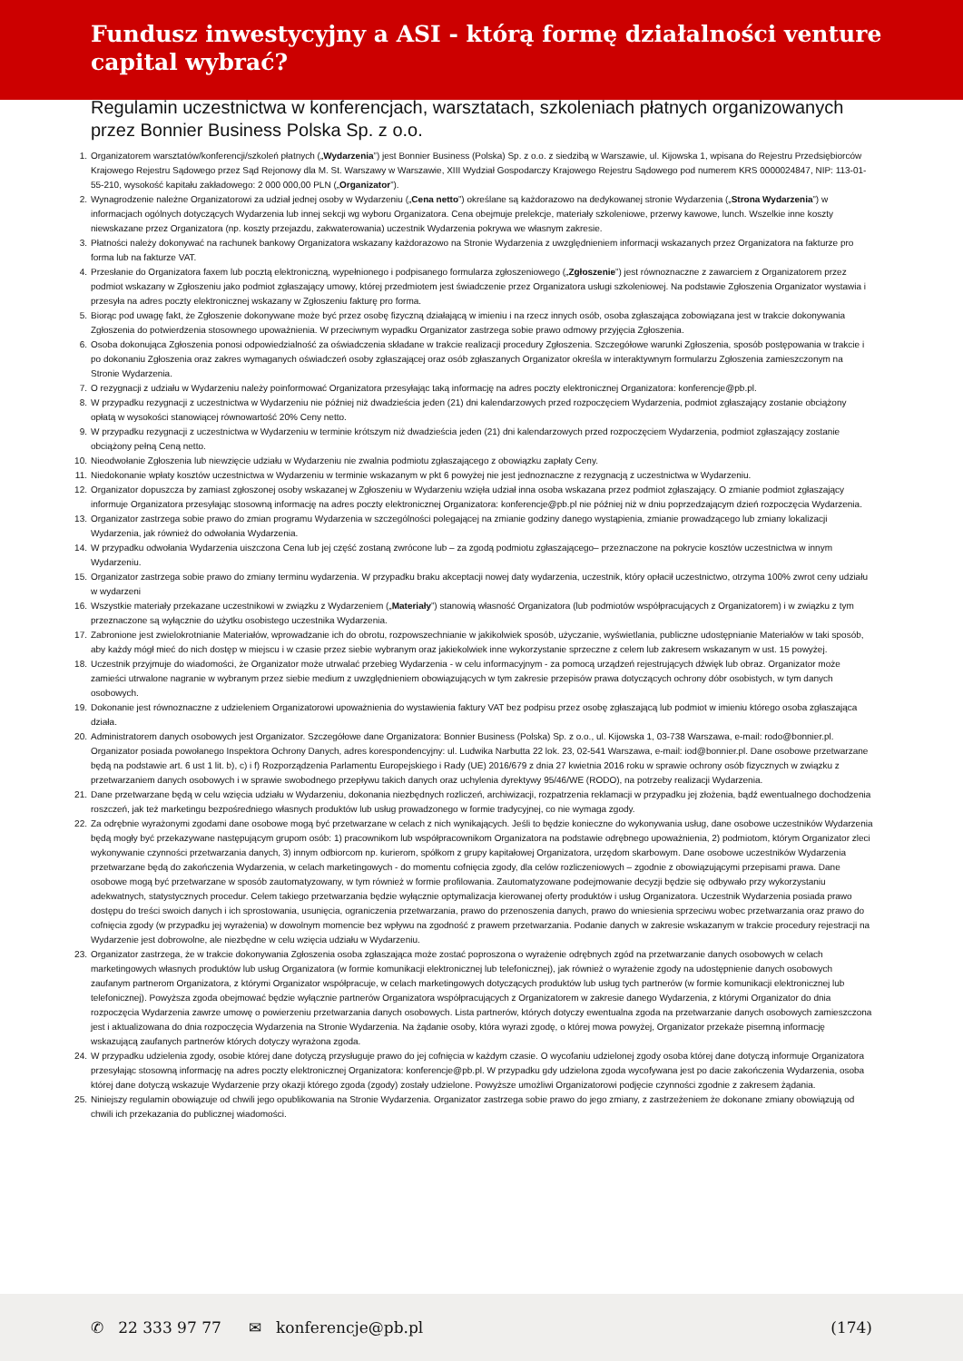Fundusz inwestycyjny a ASI - którą formę działalności venture capital wybrać?
Regulamin uczestnictwa w konferencjach, warsztatach, szkoleniach płatnych organizowanych przez Bonnier Business Polska Sp. z o.o.
1. Organizatorem warsztatów/konferencji/szkoleń płatnych („Wydarzenia”) jest Bonnier Business (Polska) Sp. z o.o. z siedzibą w Warszawie, ul. Kijowska 1, wpisana do Rejestru Przedsiębiorców Krajowego Rejestru Sądowego przez Sąd Rejonowy dla M. St. Warszawy w Warszawie, XIII Wydział Gospodarczy Krajowego Rejestru Sądowego pod numerem KRS 0000024847, NIP: 113-01-55-210, wysokość kapitału zakładowego: 2 000 000,00 PLN („Organizator”).
2. Wynagrodzenie należne Organizatorowi za udział jednej osoby w Wydarzeniu („Cena netto”) określane są każdorazowo na dedykowanej stronie Wydarzenia („Strona Wydarzenia”) w informacjach ogólnych dotyczących Wydarzenia lub innej sekcji wg wyboru Organizatora. Cena obejmuje prelekcje, materiały szkoleniowe, przerwy kawowe, lunch. Wszelkie inne koszty niewskazane przez Organizatora (np. koszty przejazdu, zakwaterowania) uczestnik Wydarzenia pokrywa we własnym zakresie.
3. Płatności należy dokonywać na rachunek bankowy Organizatora wskazany każdorazowo na Stronie Wydarzenia z uwzględnieniem informacji wskazanych przez Organizatora na fakturze pro forma lub na fakturze VAT.
4. Przesłanie do Organizatora faxem lub pocztą elektroniczną, wypełnionego i podpisanego formularza zgłoszeniowego („Zgłoszenie”) jest równoznaczne z zawarciem z Organizatorem przez podmiot wskazany w Zgłoszeniu jako podmiot zgłaszający umowy, której przedmiotem jest świadczenie przez Organizatora usługi szkoleniowej. Na podstawie Zgłoszenia Organizator wystawia i przesyła na adres poczty elektronicznej wskazany w Zgłoszeniu fakturę pro forma.
5. Biorąc pod uwagę fakt, że Zgłoszenie dokonywane może być przez osobę fizyczną działającą w imieniu i na rzecz innych osób, osoba zgłaszająca zobowiązana jest w trakcie dokonywania Zgłoszenia do potwierdzenia stosownego upoważnienia. W przeciwnym wypadku Organizator zastrzega sobie prawo odmowy przyjęcia Zgłoszenia.
6. Osoba dokonująca Zgłoszenia ponosi odpowiedzialność za oświadczenia składane w trakcie realizacji procedury Zgłoszenia. Szczegółowe warunki Zgłoszenia, sposób postępowania w trakcie i po dokonaniu Zgłoszenia oraz zakres wymaganych oświadczeń osoby zgłaszającej oraz osób zgłaszanych Organizator określa w interaktywnym formularzu Zgłoszenia zamieszczonym na Stronie Wydarzenia.
7. O rezygnacji z udziału w Wydarzeniu należy poinformować Organizatora przesyłając taką informację na adres poczty elektronicznej Organizatora: konferencje@pb.pl.
8. W przypadku rezygnacji z uczestnictwa w Wydarzeniu nie później niż dwadzieścia jeden (21) dni kalendarzowych przed rozpoczęciem Wydarzenia, podmiot zgłaszający zostanie obciążony opłatą w wysokości stanowiącej równowartość 20% Ceny netto.
9. W przypadku rezygnacji z uczestnictwa w Wydarzeniu w terminie krótszym niż dwadzieścia jeden (21) dni kalendarzowych przed rozpoczęciem Wydarzenia, podmiot zgłaszający zostanie obciążony pełną Ceną netto.
10. Nieodwołanie Zgłoszenia lub niewzięcie udziału w Wydarzeniu nie zwalnia podmiotu zgłaszającego z obowiązku zapłaty Ceny.
11. Niedokonanie wpłaty kosztów uczestnictwa w Wydarzeniu w terminie wskazanym w pkt 6 powyżej nie jest jednoznaczne z rezygnacją z uczestnictwa w Wydarzeniu.
12. Organizator dopuszcza by zamiast zgłoszonej osoby wskazanej w Zgłoszeniu w Wydarzeniu wzięła udział inna osoba wskazana przez podmiot zgłaszający. O zmianie podmiot zgłaszający informuje Organizatora przesyłając stosowną informację na adres poczty elektronicznej Organizatora: konferencje@pb.pl nie później niż w dniu poprzedzającym dzień rozpoczęcia Wydarzenia.
13. Organizator zastrzega sobie prawo do zmian programu Wydarzenia w szczególności polegającej na zmianie godziny danego wystąpienia, zmianie prowadzącego lub zmiany lokalizacji Wydarzenia, jak również do odwołania Wydarzenia.
14. W przypadku odwołania Wydarzenia uiszczona Cena lub jej część zostaną zwrócone lub – za zgodą podmiotu zgłaszającego– przeznaczone na pokrycie kosztów uczestnictwa w innym Wydarzeniu.
15. Organizator zastrzega sobie prawo do zmiany terminu wydarzenia. W przypadku braku akceptacji nowej daty wydarzenia, uczestnik, który opłacił uczestnictwo, otrzyma 100% zwrot ceny udziału w wydarzeni
16. Wszystkie materiały przekazane uczestnikowi w związku z Wydarzeniem („Materiały”) stanowią własność Organizatora (lub podmiotów współpracujących z Organizatorem) i w związku z tym przeznaczone są wyłącznie do użytku osobistego uczestnika Wydarzenia.
17. Zabronione jest zwielokrotnianie Materiałów, wprowadzanie ich do obrotu, rozpowszechnianie w jakikolwiek sposób, użyczanie, wyświetlania, publiczne udostępnianie Materiałów w taki sposób, aby każdy mógł mieć do nich dostęp w miejscu i w czasie przez siebie wybranym oraz jakiekolwiek inne wykorzystanie sprzeczne z celem lub zakresem wskazanym w ust. 15 powyżej.
18. Uczestnik przyjmuje do wiadomości, że Organizator może utrwalać przebieg Wydarzenia - w celu informacyjnym - za pomocą urządzeń rejestrujących dźwięk lub obraz. Organizator może zamieści utrwalone nagranie w wybranym przez siebie medium z uwzględnieniem obowiązujących w tym zakresie przepisów prawa dotyczących ochrony dóbr osobistych, w tym danych osobowych.
19. Dokonanie jest równoznaczne z udzieleniem Organizatorowi upoważnienia do wystawienia faktury VAT bez podpisu przez osobę zgłaszającą lub podmiot w imieniu którego osoba zgłaszająca działa.
20. Administratorem danych osobowych jest Organizator. Szczegółowe dane Organizatora: Bonnier Business (Polska) Sp. z o.o., ul. Kijowska 1, 03-738 Warszawa, e-mail: rodo@bonnier.pl. Organizator posiada powołanego Inspektora Ochrony Danych, adres korespondencyjny: ul. Ludwika Narbutta 22 lok. 23, 02-541 Warszawa, e-mail: iod@bonnier.pl. Dane osobowe przetwarzane będą na podstawie art. 6 ust 1 lit. b), c) i f) Rozporządzenia Parlamentu Europejskiego i Rady (UE) 2016/679 z dnia 27 kwietnia 2016 roku w sprawie ochrony osób fizycznych w związku z przetwarzaniem danych osobowych i w sprawie swobodnego przepływu takich danych oraz uchylenia dyrektywy 95/46/WE (RODO), na potrzeby realizacji Wydarzenia.
21. Dane przetwarzane będą w celu wzięcia udziału w Wydarzeniu, dokonania niezbędnych rozliczeń, archiwizacji, rozpatrzenia reklamacji w przypadku jej złożenia, bądź ewentualnego dochodzenia roszczeń, jak też marketingu bezpośredniego własnych produktów lub usług prowadzonego w formie tradycyjnej, co nie wymaga zgody.
22. Za odrębnie wyrażonymi zgodami dane osobowe mogą być przetwarzane w celach z nich wynikających. Jeśli to będzie konieczne do wykonywania usług, dane osobowe uczestników Wydarzenia będą mogły być przekazywane następującym grupom osób: 1) pracownikom lub współpracownikom Organizatora na podstawie odrębnego upoważnienia, 2) podmiotom, którym Organizator zleci wykonywanie czynności przetwarzania danych, 3) innym odbiorcom np. kurierom, spółkom z grupy kapitałowej Organizatora, urzędom skarbowym. Dane osobowe uczestników Wydarzenia przetwarzane będą do zakończenia Wydarzenia, w celach marketingowych - do momentu cofnięcia zgody, dla celów rozliczeniowych – zgodnie z obowiązującymi przepisami prawa. Dane osobowe mogą być przetwarzane w sposób zautomatyzowany, w tym również w formie profilowania. Zautomatyzowane podejmowanie decyzji będzie się odbywało przy wykorzystaniu adekwatnych, statystycznych procedur. Celem takiego przetwarzania będzie wyłącznie optymalizacja kierowanej oferty produktów i usług Organizatora. Uczestnik Wydarzenia posiada prawo dostępu do treści swoich danych i ich sprostowania, usunięcia, ograniczenia przetwarzania, prawo do przenoszenia danych, prawo do wniesienia sprzeciwu wobec przetwarzania oraz prawo do cofnięcia zgody (w przypadku jej wyrażenia) w dowolnym momencie bez wpływu na zgodność z prawem przetwarzania. Podanie danych w zakresie wskazanym w trakcie procedury rejestracji na Wydarzenie jest dobrowolne, ale niezbędne w celu wzięcia udziału w Wydarzeniu.
23. Organizator zastrzega, że w trakcie dokonywania Zgłoszenia osoba zgłaszająca może zostać poproszona o wyrażenie odrębnych zgód na przetwarzanie danych osobowych w celach marketingowych własnych produktów lub usług Organizatora (w formie komunikacji elektronicznej lub telefonicznej), jak również o wyrażenie zgody na udostępnienie danych osobowych zaufanym partnerom Organizatora, z którymi Organizator współpracuje, w celach marketingowych dotyczących produktów lub usług tych partnerów (w formie komunikacji elektronicznej lub telefonicznej). Powyższa zgoda obejmować będzie wyłącznie partnerów Organizatora współpracujących z Organizatorem w zakresie danego Wydarzenia, z którymi Organizator do dnia rozpoczęcia Wydarzenia zawrze umowę o powierzeniu przetwarzania danych osobowych. Lista partnerów, których dotyczy ewentualna zgoda na przetwarzanie danych osobowych zamieszczona jest i aktualizowana do dnia rozpoczęcia Wydarzenia na Stronie Wydarzenia. Na żądanie osoby, która wyrazi zgodę, o której mowa powyżej, Organizator przekaże pisemną informację wskazującą zaufanych partnerów których dotyczy wyrażona zgoda.
24. W przypadku udzielenia zgody, osobie której dane dotyczą przysługuje prawo do jej cofnięcia w każdym czasie. O wycofaniu udzielonej zgody osoba której dane dotyczą informuje Organizatora przesyłając stosowną informację na adres poczty elektronicznej Organizatora: konferencje@pb.pl. W przypadku gdy udzielona zgoda wycofywana jest po dacie zakończenia Wydarzenia, osoba której dane dotyczą wskazuje Wydarzenie przy okazji którego zgoda (zgody) zostały udzielone. Powyższe umożliwi Organizatorowi podjęcie czynności zgodnie z zakresem żądania.
25. Niniejszy regulamin obowiązuje od chwili jego opublikowania na Stronie Wydarzenia. Organizator zastrzega sobie prawo do jego zmiany, z zastrzeżeniem że dokonane zmiany obowiązują od chwili ich przekazania do publicznej wiadomości.
✆ 22 333 97 77 ✉ konferencje@pb.pl (174)